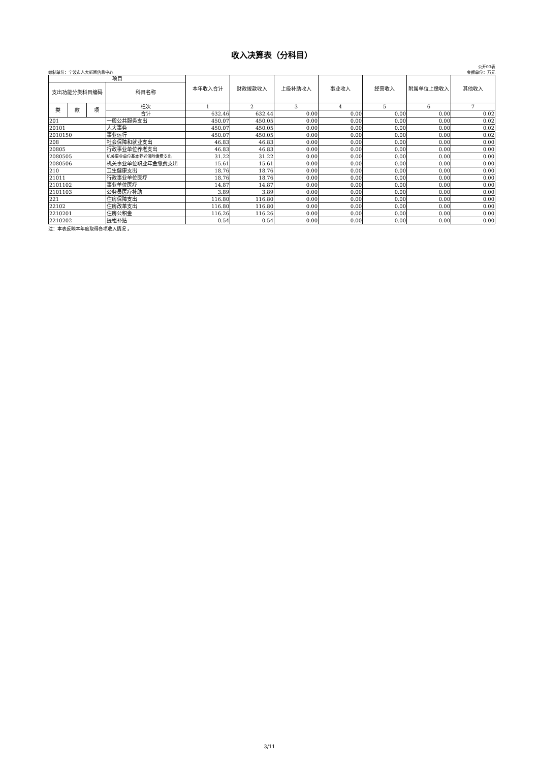收入决算表（分科目）
公开03表
编制单位：宁波市人大新闻信息中心 金额单位：万元
| 项目 | | | | 本年收入合计 | 财政拨款收入 | 上级补助收入 | 事业收入 | 经营收入 | 附属单位上缴收入 | 其他收入 |
| --- | --- | --- | --- | --- | --- | --- | --- | --- | --- | --- |
| 支出功能分类科目编码 | | | 科目名称 | | | | | | | |
| 类 | 款 | 项 | 栏次 | 1 | 2 | 3 | 4 | 5 | 6 | 7 |
| | | | 合计 | 632.46 | 632.44 | 0.00 | 0.00 | 0.00 | 0.00 | 0.02 |
| 201 | | | 一般公共服务支出 | 450.07 | 450.05 | 0.00 | 0.00 | 0.00 | 0.00 | 0.02 |
| 20101 | | | 人大事务 | 450.07 | 450.05 | 0.00 | 0.00 | 0.00 | 0.00 | 0.02 |
| 2010150 | | | 事业运行 | 450.07 | 450.05 | 0.00 | 0.00 | 0.00 | 0.00 | 0.02 |
| 208 | | | 社会保障和就业支出 | 46.83 | 46.83 | 0.00 | 0.00 | 0.00 | 0.00 | 0.00 |
| 20805 | | | 行政事业单位养老支出 | 46.83 | 46.83 | 0.00 | 0.00 | 0.00 | 0.00 | 0.00 |
| 2080505 | | | 机关事业单位基本养老保险缴费支出 | 31.22 | 31.22 | 0.00 | 0.00 | 0.00 | 0.00 | 0.00 |
| 2080506 | | | 机关事业单位职业年金缴费支出 | 15.61 | 15.61 | 0.00 | 0.00 | 0.00 | 0.00 | 0.00 |
| 210 | | | 卫生健康支出 | 18.76 | 18.76 | 0.00 | 0.00 | 0.00 | 0.00 | 0.00 |
| 21011 | | | 行政事业单位医疗 | 18.76 | 18.76 | 0.00 | 0.00 | 0.00 | 0.00 | 0.00 |
| 2101102 | | | 事业单位医疗 | 14.87 | 14.87 | 0.00 | 0.00 | 0.00 | 0.00 | 0.00 |
| 2101103 | | | 公务员医疗补助 | 3.89 | 3.89 | 0.00 | 0.00 | 0.00 | 0.00 | 0.00 |
| 221 | | | 住房保障支出 | 116.80 | 116.80 | 0.00 | 0.00 | 0.00 | 0.00 | 0.00 |
| 22102 | | | 住房改革支出 | 116.80 | 116.80 | 0.00 | 0.00 | 0.00 | 0.00 | 0.00 |
| 2210201 | | | 住房公积金 | 116.26 | 116.26 | 0.00 | 0.00 | 0.00 | 0.00 | 0.00 |
| 2210202 | | | 提租补贴 | 0.54 | 0.54 | 0.00 | 0.00 | 0.00 | 0.00 | 0.00 |
注：本表反映本年度取得各项收入情况 。
3/11